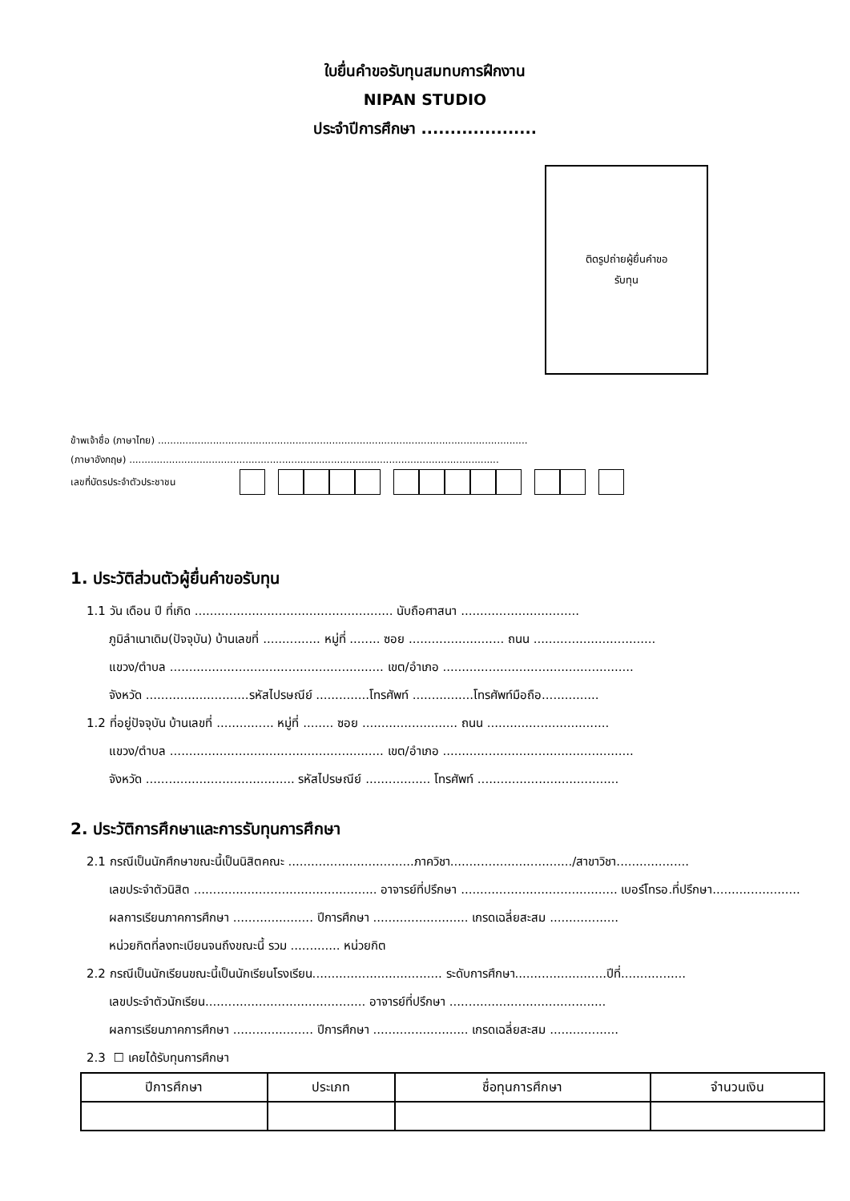ใบยื่นคำขอรับทุนสมทบการฝึกงาน
NIPAN STUDIO
ประจำปีการศึกษา ....................
ติดรูปถ่ายผู้ยื่นคำขอ
รับทุน
ข้าพเจ้าชื่อ (ภาษาไทย) .........................................................................................................................
(ภาษาอังกฤษ) .........................................................................................................................
เลขที่บัตรประจำตัวประชาชน
1. ประวัติส่วนตัวผู้ยื่นคำขอรับทุน
1.1 วัน เดือน ปี ที่เกิด .................................................... นับถือศาสนา ...............................
ภูมิลำเนาเดิม(ปัจจุบัน) บ้านเลขที่ ............... หมู่ที่ ........ ซอย ......................... ถนน ................................
แขวง/ตำบล ........................................................ เขต/อำเภอ ..................................................
จังหวัด ...........................รหัสไปรษณีย์ ..............โทรศัพท์ ................โทรศัพท์มือถือ...............
1.2 ที่อยู่ปัจจุบัน บ้านเลขที่ ............... หมู่ที่ ........ ซอย ......................... ถนน ................................
แขวง/ตำบล ........................................................ เขต/อำเภอ ..................................................
จังหวัด ....................................... รหัสไปรษณีย์ ................. โทรศัพท์ .....................................
2. ประวัติการศึกษาและการรับทุนการศึกษา
2.1 กรณีเป็นนักศึกษาขณะนี้เป็นนิสิตคณะ .................................ภาควิชา................................/สาขาวิชา...................
เลขประจำตัวนิสิต ................................................ อาจารย์ที่ปรึกษา ......................................... เบอร์โทรอ.ที่ปรึกษา.......................
ผลการเรียนภาคการศึกษา ..................... ปีการศึกษา ......................... เกรดเฉลี่ยสะสม ..................
หน่วยกิตที่ลงทะเบียนจนถึงขณะนี้ รวม ............. หน่วยกิต
2.2 กรณีเป็นนักเรียนขณะนี้เป็นนักเรียนโรงเรียน.................................. ระดับการศึกษา........................ปีที่.................
เลขประจำตัวนักเรียน.......................................... อาจารย์ที่ปรึกษา .........................................
ผลการเรียนภาคการศึกษา ..................... ปีการศึกษา ......................... เกรดเฉลี่ยสะสม ..................
2.3 ☐ เคยได้รับทุนการศึกษา
| ปีการศึกษา | ประเภท | ชื่อทุนการศึกษา | จำนวนเงิน |
| --- | --- | --- | --- |